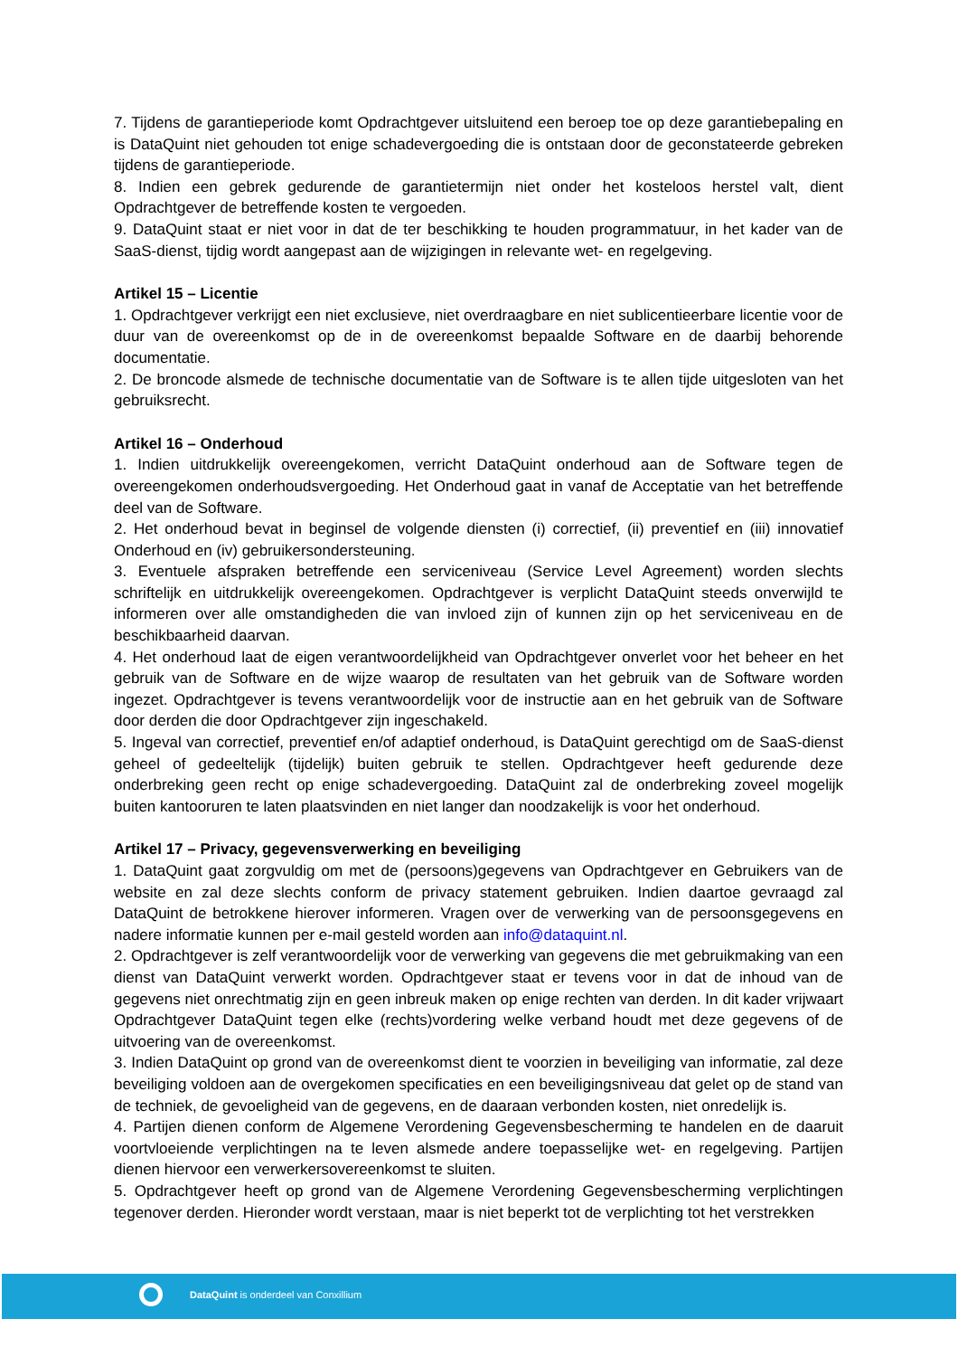7. Tijdens de garantieperiode komt Opdrachtgever uitsluitend een beroep toe op deze garantiebepaling en is DataQuint niet gehouden tot enige schadevergoeding die is ontstaan door de geconstateerde gebreken tijdens de garantieperiode.
8. Indien een gebrek gedurende de garantietermijn niet onder het kosteloos herstel valt, dient Opdrachtgever de betreffende kosten te vergoeden.
9. DataQuint staat er niet voor in dat de ter beschikking te houden programmatuur, in het kader van de SaaS-dienst, tijdig wordt aangepast aan de wijzigingen in relevante wet- en regelgeving.
Artikel 15 – Licentie
1. Opdrachtgever verkrijgt een niet exclusieve, niet overdraagbare en niet sublicentieerbare licentie voor de duur van de overeenkomst op de in de overeenkomst bepaalde Software en de daarbij behorende documentatie.
2. De broncode alsmede de technische documentatie van de Software is te allen tijde uitgesloten van het gebruiksrecht.
Artikel 16 – Onderhoud
1. Indien uitdrukkelijk overeengekomen, verricht DataQuint onderhoud aan de Software tegen de overeengekomen onderhoudsvergoeding. Het Onderhoud gaat in vanaf de Acceptatie van het betreffende deel van de Software.
2. Het onderhoud bevat in beginsel de volgende diensten (i) correctief, (ii) preventief en (iii) innovatief Onderhoud en (iv) gebruikersondersteuning.
3. Eventuele afspraken betreffende een serviceniveau (Service Level Agreement) worden slechts schriftelijk en uitdrukkelijk overeengekomen. Opdrachtgever is verplicht DataQuint steeds onverwijld te informeren over alle omstandigheden die van invloed zijn of kunnen zijn op het serviceniveau en de beschikbaarheid daarvan.
4. Het onderhoud laat de eigen verantwoordelijkheid van Opdrachtgever onverlet voor het beheer en het gebruik van de Software en de wijze waarop de resultaten van het gebruik van de Software worden ingezet. Opdrachtgever is tevens verantwoordelijk voor de instructie aan en het gebruik van de Software door derden die door Opdrachtgever zijn ingeschakeld.
5. Ingeval van correctief, preventief en/of adaptief onderhoud, is DataQuint gerechtigd om de SaaS-dienst geheel of gedeeltelijk (tijdelijk) buiten gebruik te stellen. Opdrachtgever heeft gedurende deze onderbreking geen recht op enige schadevergoeding. DataQuint zal de onderbreking zoveel mogelijk buiten kantooruren te laten plaatsvinden en niet langer dan noodzakelijk is voor het onderhoud.
Artikel 17 – Privacy, gegevensverwerking en beveiliging
1. DataQuint gaat zorgvuldig om met de (persoons)gegevens van Opdrachtgever en Gebruikers van de website en zal deze slechts conform de privacy statement gebruiken. Indien daartoe gevraagd zal DataQuint de betrokkene hierover informeren. Vragen over de verwerking van de persoonsgegevens en nadere informatie kunnen per e-mail gesteld worden aan info@dataquint.nl.
2. Opdrachtgever is zelf verantwoordelijk voor de verwerking van gegevens die met gebruikmaking van een dienst van DataQuint verwerkt worden. Opdrachtgever staat er tevens voor in dat de inhoud van de gegevens niet onrechtmatig zijn en geen inbreuk maken op enige rechten van derden. In dit kader vrijwaart Opdrachtgever DataQuint tegen elke (rechts)vordering welke verband houdt met deze gegevens of de uitvoering van de overeenkomst.
3. Indien DataQuint op grond van de overeenkomst dient te voorzien in beveiliging van informatie, zal deze beveiliging voldoen aan de overgekomen specificaties en een beveiligingsniveau dat gelet op de stand van de techniek, de gevoeligheid van de gegevens, en de daaraan verbonden kosten, niet onredelijk is.
4. Partijen dienen conform de Algemene Verordening Gegevensbescherming te handelen en de daaruit voortvloeiende verplichtingen na te leven alsmede andere toepasselijke wet- en regelgeving. Partijen dienen hiervoor een verwerkersovereenkomst te sluiten.
5. Opdrachtgever heeft op grond van de Algemene Verordening Gegevensbescherming verplichtingen tegenover derden. Hieronder wordt verstaan, maar is niet beperkt tot de verplichting tot het verstrekken
DataQuint is onderdeel van Conxillium